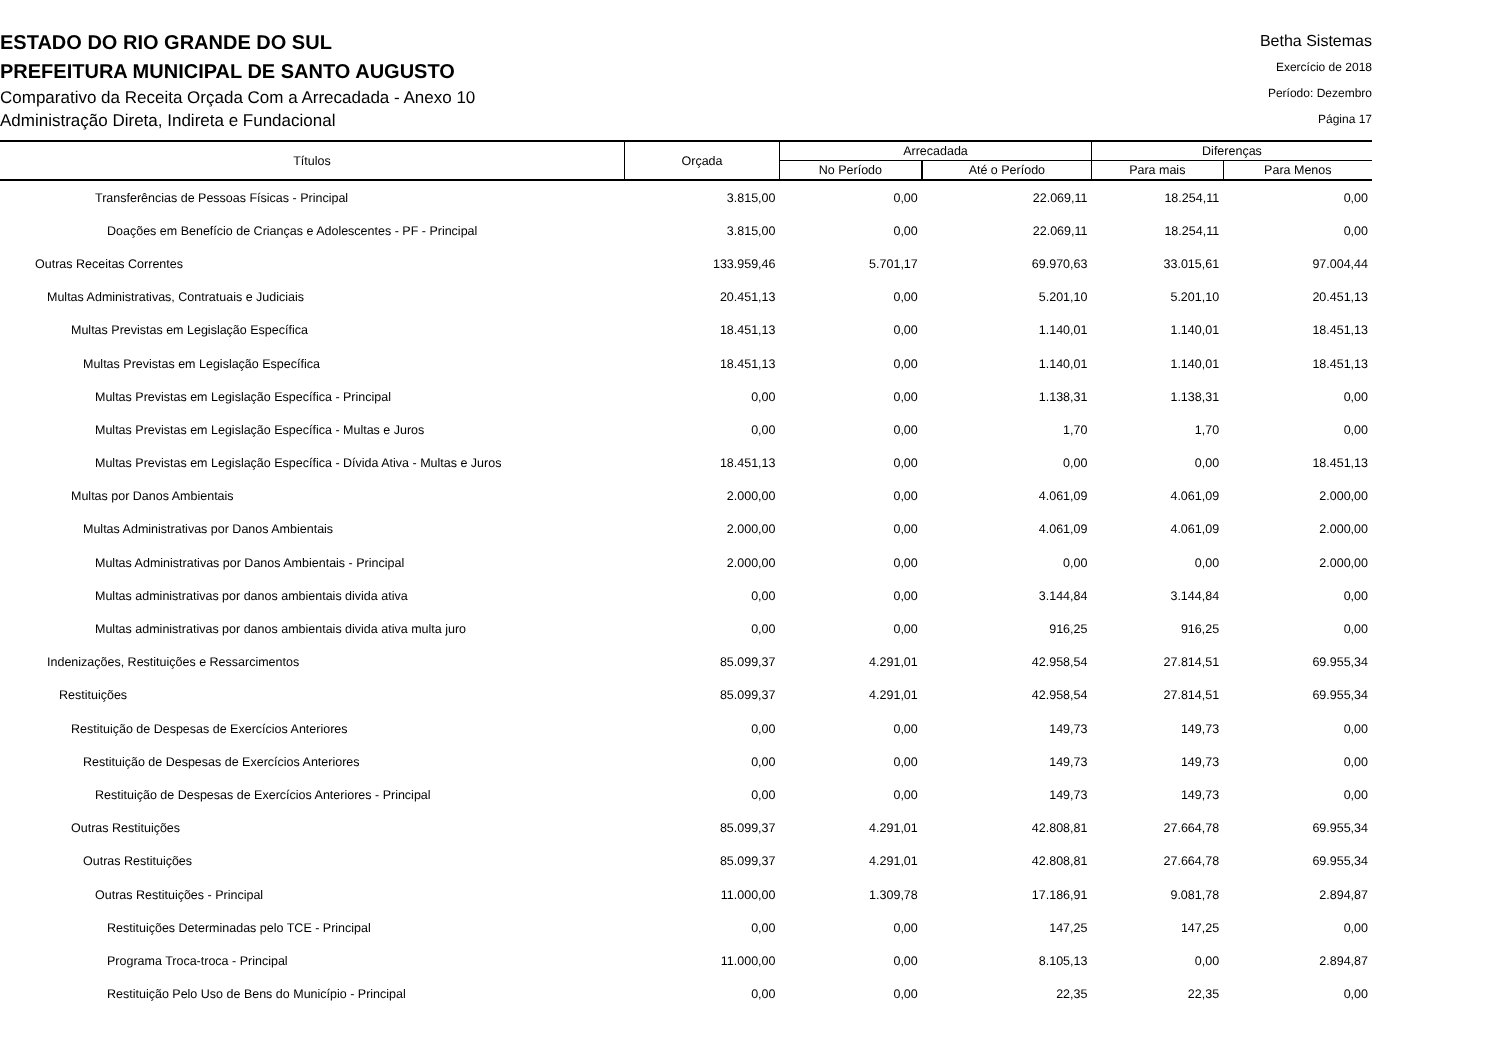ESTADO DO RIO GRANDE DO SUL
PREFEITURA MUNICIPAL DE SANTO AUGUSTO
Comparativo da Receita Orçada Com a Arrecadada - Anexo 10
Administração Direta, Indireta e Fundacional
Betha Sistemas
Exercício de 2018
Período: Dezembro
Página 17
| Títulos | Orçada | Arrecadada | | Diferenças | |
| --- | --- | --- | --- | --- | --- |
| | | No Período | Até o Período | Para mais | Para Menos |
| Transferências de Pessoas Físicas - Principal | 3.815,00 | 0,00 | 22.069,11 | 18.254,11 | 0,00 |
| Doações em Benefício de Crianças e Adolescentes - PF - Principal | 3.815,00 | 0,00 | 22.069,11 | 18.254,11 | 0,00 |
| Outras Receitas Correntes | 133.959,46 | 5.701,17 | 69.970,63 | 33.015,61 | 97.004,44 |
| Multas Administrativas, Contratuais e Judiciais | 20.451,13 | 0,00 | 5.201,10 | 5.201,10 | 20.451,13 |
| Multas Previstas em Legislação Específica | 18.451,13 | 0,00 | 1.140,01 | 1.140,01 | 18.451,13 |
| Multas Previstas em Legislação Específica | 18.451,13 | 0,00 | 1.140,01 | 1.140,01 | 18.451,13 |
| Multas Previstas em Legislação Específica - Principal | 0,00 | 0,00 | 1.138,31 | 1.138,31 | 0,00 |
| Multas Previstas em Legislação Específica - Multas e Juros | 0,00 | 0,00 | 1,70 | 1,70 | 0,00 |
| Multas Previstas em Legislação Específica - Dívida Ativa - Multas e Juros | 18.451,13 | 0,00 | 0,00 | 0,00 | 18.451,13 |
| Multas por Danos Ambientais | 2.000,00 | 0,00 | 4.061,09 | 4.061,09 | 2.000,00 |
| Multas Administrativas por Danos Ambientais | 2.000,00 | 0,00 | 4.061,09 | 4.061,09 | 2.000,00 |
| Multas Administrativas por Danos Ambientais - Principal | 2.000,00 | 0,00 | 0,00 | 0,00 | 2.000,00 |
| Multas administrativas por danos ambientais divida ativa | 0,00 | 0,00 | 3.144,84 | 3.144,84 | 0,00 |
| Multas administrativas por danos ambientais divida ativa multa juro | 0,00 | 0,00 | 916,25 | 916,25 | 0,00 |
| Indenizações, Restituições e Ressarcimentos | 85.099,37 | 4.291,01 | 42.958,54 | 27.814,51 | 69.955,34 |
| Restituições | 85.099,37 | 4.291,01 | 42.958,54 | 27.814,51 | 69.955,34 |
| Restituição de Despesas de Exercícios Anteriores | 0,00 | 0,00 | 149,73 | 149,73 | 0,00 |
| Restituição de Despesas de Exercícios Anteriores | 0,00 | 0,00 | 149,73 | 149,73 | 0,00 |
| Restituição de Despesas de Exercícios Anteriores - Principal | 0,00 | 0,00 | 149,73 | 149,73 | 0,00 |
| Outras Restituições | 85.099,37 | 4.291,01 | 42.808,81 | 27.664,78 | 69.955,34 |
| Outras Restituições | 85.099,37 | 4.291,01 | 42.808,81 | 27.664,78 | 69.955,34 |
| Outras Restituições - Principal | 11.000,00 | 1.309,78 | 17.186,91 | 9.081,78 | 2.894,87 |
| Restituições Determinadas pelo TCE - Principal | 0,00 | 0,00 | 147,25 | 147,25 | 0,00 |
| Programa Troca-troca - Principal | 11.000,00 | 0,00 | 8.105,13 | 0,00 | 2.894,87 |
| Restituição Pelo Uso de Bens do Município - Principal | 0,00 | 0,00 | 22,35 | 22,35 | 0,00 |